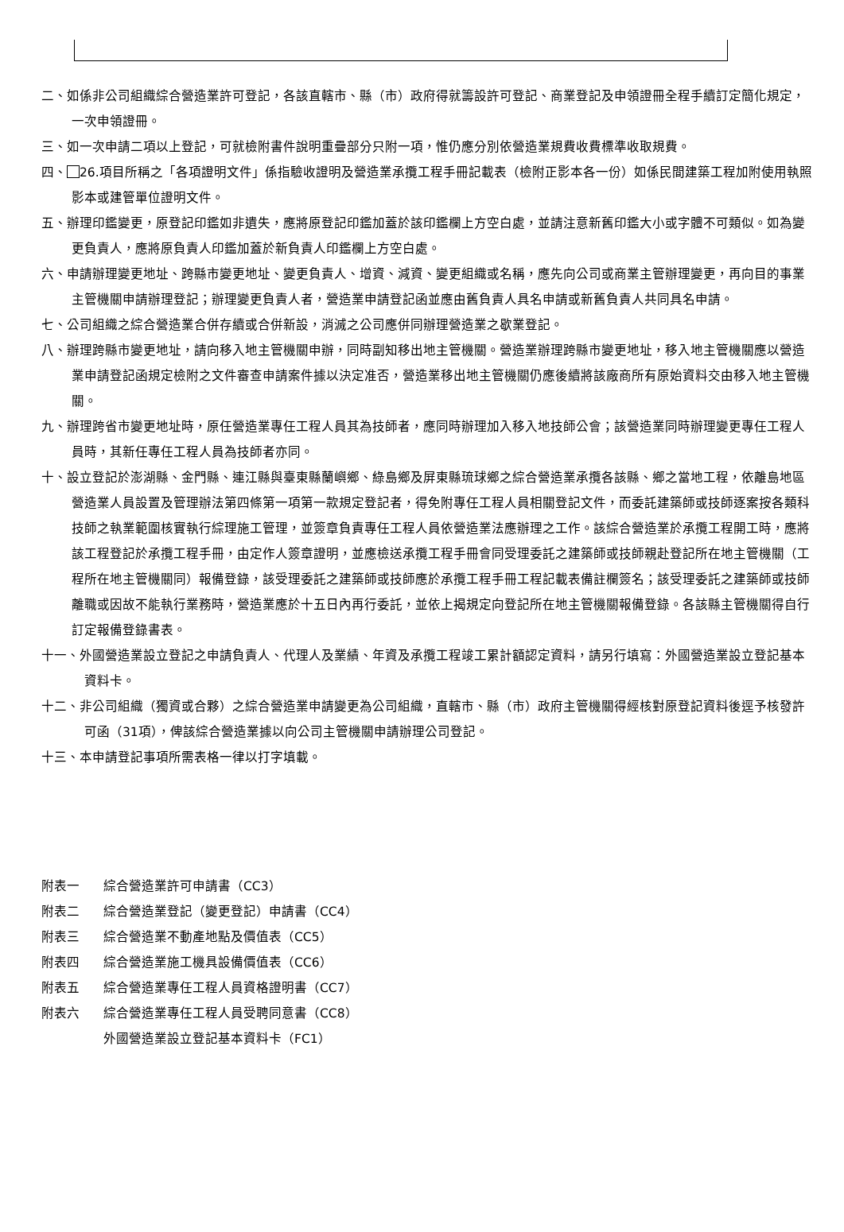二、如係非公司組織綜合營造業許可登記，各該直轄市、縣（市）政府得就籌設許可登記、商業登記及申領證冊全程手續訂定簡化規定，一次申領證冊。
三、如一次申請二項以上登記，可就檢附書件說明重疊部分只附一項，惟仍應分別依營造業規費收費標準收取規費。
四、 26.項目所稱之「各項證明文件」係指驗收證明及營造業承攬工程手冊記載表（檢附正影本各一份）如係民間建築工程加附使用執照影本或建管單位證明文件。
五、辦理印鑑變更，原登記印鑑如非遺失，應將原登記印鑑加蓋於該印鑑欄上方空白處，並請注意新舊印鑑大小或字體不可類似。如為變更負責人，應將原負責人印鑑加蓋於新負責人印鑑欄上方空白處。
六、申請辦理變更地址、跨縣市變更地址、變更負責人、增資、減資、變更組織或名稱，應先向公司或商業主管辦理變更，再向目的事業主管機關申請辦理登記；辦理變更負責人者，營造業申請登記函並應由舊負責人具名申請或新舊負責人共同具名申請。
七、公司組織之綜合營造業合併存續或合併新設，消滅之公司應併同辦理營造業之歇業登記。
八、辦理跨縣市變更地址，請向移入地主管機關申辦，同時副知移出地主管機關。營造業辦理跨縣市變更地址，移入地主管機關應以營造業申請登記函規定檢附之文件審查申請案件據以決定准否，營造業移出地主管機關仍應後續將該廠商所有原始資料交由移入地主管機關。
九、辦理跨省市變更地址時，原任營造業專任工程人員其為技師者，應同時辦理加入移入地技師公會；該營造業同時辦理變更專任工程人員時，其新任專任工程人員為技師者亦同。
十、設立登記於澎湖縣、金門縣、連江縣與臺東縣蘭嶼鄉、綠島鄉及屏東縣琉球鄉之綜合營造業承攬各該縣、鄉之當地工程，依離島地區營造業人員設置及管理辦法第四條第一項第一款規定登記者，得免附專任工程人員相關登記文件，而委託建築師或技師逐案按各類科技師之執業範圍核實執行綜理施工管理，並簽章負責專任工程人員依營造業法應辦理之工作。該綜合營造業於承攬工程開工時，應將該工程登記於承攬工程手冊，由定作人簽章證明，並應檢送承攬工程手冊會同受理委託之建築師或技師親赴登記所在地主管機關（工程所在地主管機關同）報備登錄，該受理委託之建築師或技師應於承攬工程手冊工程記載表備註欄簽名；該受理委託之建築師或技師離職或因故不能執行業務時，營造業應於十五日內再行委託，並依上揭規定向登記所在地主管機關報備登錄。各該縣主管機關得自行訂定報備登錄書表。
十一、外國營造業設立登記之申請負責人、代理人及業績、年資及承攬工程竣工累計額認定資料，請另行填寫：外國營造業設立登記基本資料卡。
十二、非公司組織（獨資或合夥）之綜合營造業申請變更為公司組織，直轄市、縣（市）政府主管機關得經核對原登記資料後逕予核發許可函（31項），俾該綜合營造業據以向公司主管機關申請辦理公司登記。
十三、本申請登記事項所需表格一律以打字填載。
附表一 綜合營造業許可申請書（CC3）
附表二 綜合營造業登記（變更登記）申請書（CC4）
附表三 綜合營造業不動產地點及價值表（CC5）
附表四 綜合營造業施工機具設備價值表（CC6）
附表五 綜合營造業專任工程人員資格證明書（CC7）
附表六 綜合營造業專任工程人員受聘同意書（CC8）
外國營造業設立登記基本資料卡（FC1）